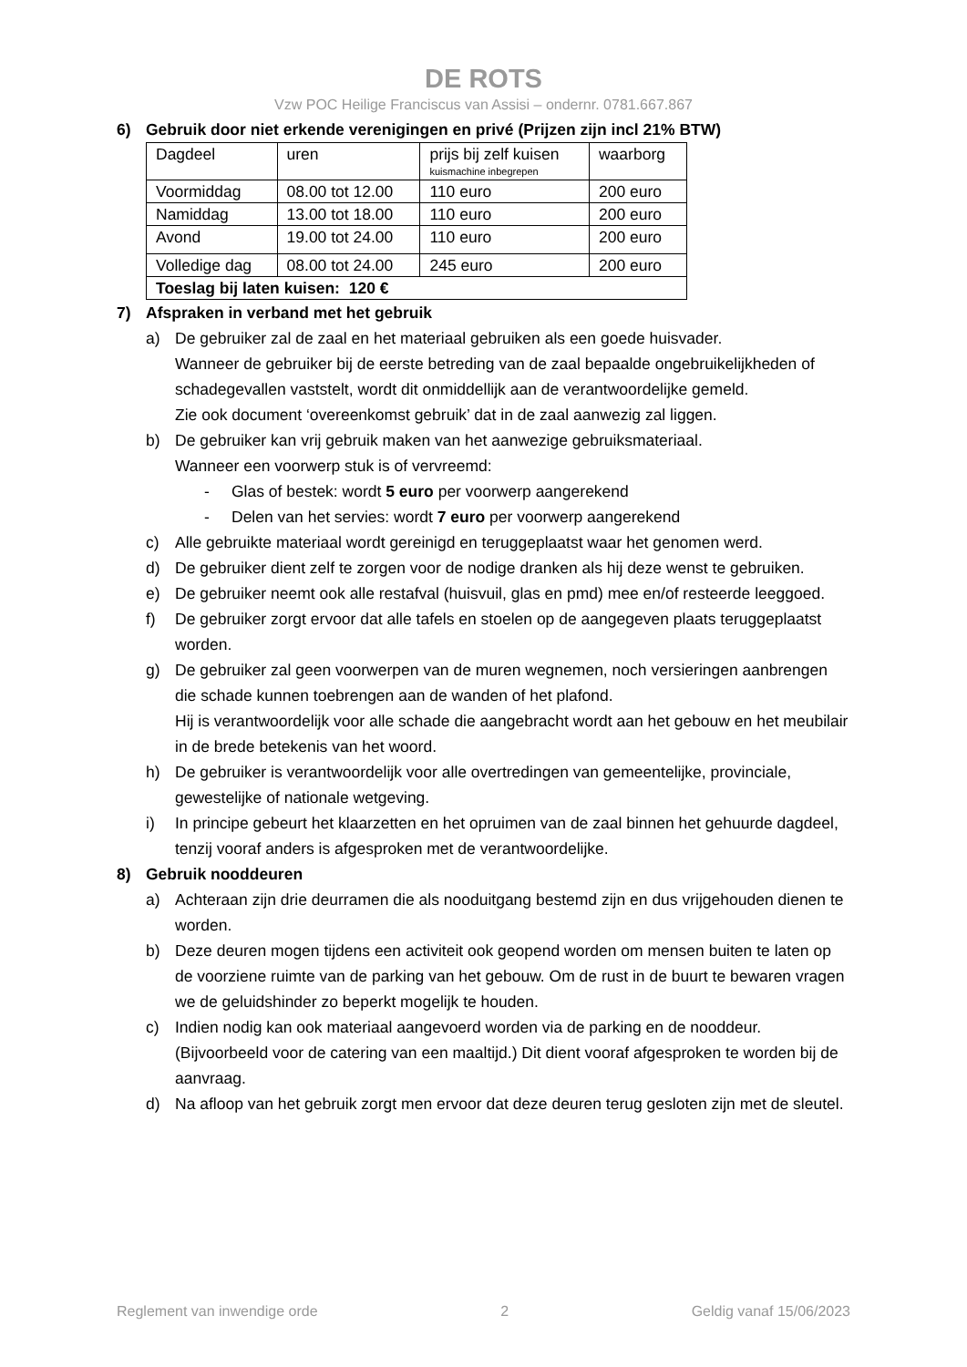DE ROTS
Vzw POC Heilige Franciscus van Assisi – ondernr. 0781.667.867
6) Gebruik door niet erkende verenigingen en privé (Prijzen zijn incl 21% BTW)
| Dagdeel | uren | prijs bij zelf kuisen kuismachine inbegrepen | waarborg |
| Voormiddag | 08.00 tot 12.00 | 110 euro | 200 euro |
| Namiddag | 13.00 tot 18.00 | 110 euro | 200 euro |
| Avond | 19.00 tot 24.00 | 110 euro | 200 euro |
| Volledige dag | 08.00 tot 24.00 | 245 euro | 200 euro |
| Toeslag bij laten kuisen: 120 € | | | |
7) Afspraken in verband met het gebruik
a) De gebruiker zal de zaal en het materiaal gebruiken als een goede huisvader.
Wanneer de gebruiker bij de eerste betreding van de zaal bepaalde ongebruikelijkheden of schadegevallen vaststelt, wordt dit onmiddellijk aan de verantwoordelijke gemeld.
Zie ook document ‘overeenkomst gebruik’ dat in de zaal aanwezig zal liggen.
b) De gebruiker kan vrij gebruik maken van het aanwezige gebruiksmateriaal.
Wanneer een voorwerp stuk is of vervreemd:
- Glas of bestek: wordt 5 euro per voorwerp aangerekend
- Delen van het servies: wordt 7 euro per voorwerp aangerekend
c) Alle gebruikte materiaal wordt gereinigd en teruggeplaatst waar het genomen werd.
d) De gebruiker dient zelf te zorgen voor de nodige dranken als hij deze wenst te gebruiken.
e) De gebruiker neemt ook alle restafval (huisvuil, glas en pmd) mee en/of resteerde leeggoed.
f) De gebruiker zorgt ervoor dat alle tafels en stoelen op de aangegeven plaats teruggeplaatst worden.
g) De gebruiker zal geen voorwerpen van de muren wegnemen, noch versieringen aanbrengen die schade kunnen toebrengen aan de wanden of het plafond.
Hij is verantwoordelijk voor alle schade die aangebracht wordt aan het gebouw en het meubilair in de brede betekenis van het woord.
h) De gebruiker is verantwoordelijk voor alle overtredingen van gemeentelijke, provinciale, gewestelijke of nationale wetgeving.
i) In principe gebeurt het klaarzetten en het opruimen van de zaal binnen het gehuurde dagdeel, tenzij vooraf anders is afgesproken met de verantwoordelijke.
8) Gebruik nooddeuren
a) Achteraan zijn drie deurramen die als nooduitgang bestemd zijn en dus vrijgehouden dienen te worden.
b) Deze deuren mogen tijdens een activiteit ook geopend worden om mensen buiten te laten op de voorziene ruimte van de parking van het gebouw. Om de rust in de buurt te bewaren vragen we de geluidshinder zo beperkt mogelijk te houden.
c) Indien nodig kan ook materiaal aangevoerd worden via de parking en de nooddeur. (Bijvoorbeeld voor de catering van een maaltijd.) Dit dient vooraf afgesproken te worden bij de aanvraag.
d) Na afloop van het gebruik zorgt men ervoor dat deze deuren terug gesloten zijn met de sleutel.
Reglement van inwendige orde 2 Geldig vanaf 15/06/2023